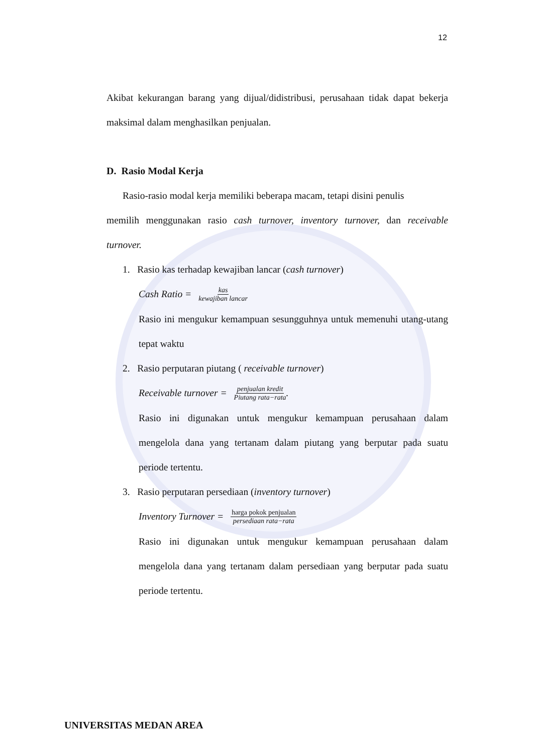12
Akibat kekurangan barang yang dijual/didistribusi, perusahaan tidak dapat bekerja maksimal dalam menghasilkan penjualan.
D. Rasio Modal Kerja
Rasio-rasio modal kerja memiliki beberapa macam, tetapi disini penulis
memilih menggunakan rasio cash turnover, inventory turnover, dan receivable turnover.
1. Rasio kas terhadap kewajiban lancar (cash turnover)
Cash Ratio = kas kewajiban lancar
Rasio ini mengukur kemampuan sesungguhnya untuk memenuhi utang-utang tepat waktu
2. Rasio perputaran piutang ( receivable turnover)
Receivable turnover = penjualan kredit Piutang rata−rata.
Rasio ini digunakan untuk mengukur kemampuan perusahaan dalam mengelola dana yang tertanam dalam piutang yang berputar pada suatu periode tertentu.
3. Rasio perputaran persediaan (inventory turnover)
Inventory Turnover = harga pokok penjualan persediaan rata−rata
Rasio ini digunakan untuk mengukur kemampuan perusahaan dalam mengelola dana yang tertanam dalam persediaan yang berputar pada suatu periode tertentu.
UNIVERSITAS MEDAN AREA